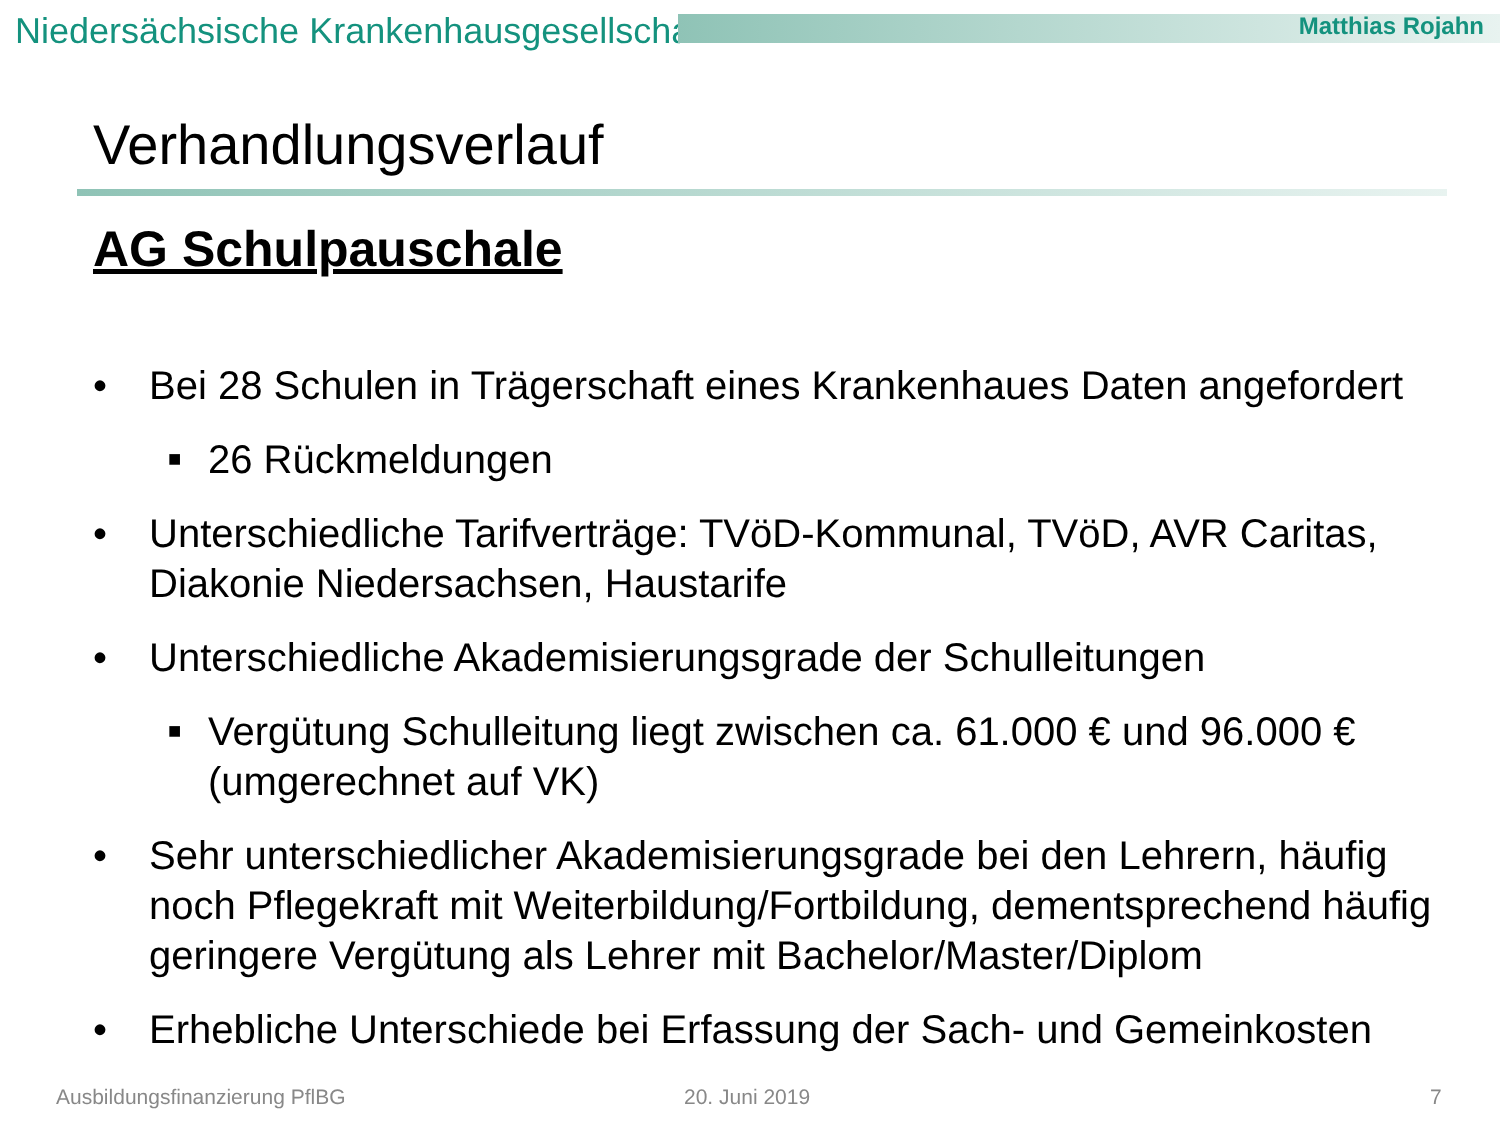Niedersächsische Krankenhausgesellschaft Matthias Rojahn
Verhandlungsverlauf
AG Schulpauschale
• Bei 28 Schulen in Trägerschaft eines Krankenhaues Daten angefordert
■ 26 Rückmeldungen
• Unterschiedliche Tarifverträge: TVöD-Kommunal, TVöD, AVR Caritas, Diakonie Niedersachsen, Haustarife
• Unterschiedliche Akademisierungsgrade der Schulleitungen
■ Vergütung Schulleitung liegt zwischen ca. 61.000 € und 96.000 € (umgerechnet auf VK)
• Sehr unterschiedlicher Akademisierungsgrade bei den Lehrern, häufig noch Pflegekraft mit Weiterbildung/Fortbildung, dementsprechend häufig geringere Vergütung als Lehrer mit Bachelor/Master/Diplom
• Erhebliche Unterschiede bei Erfassung der Sach- und Gemeinkosten
Ausbildungsfinanzierung PflBG 20. Juni 2019 7